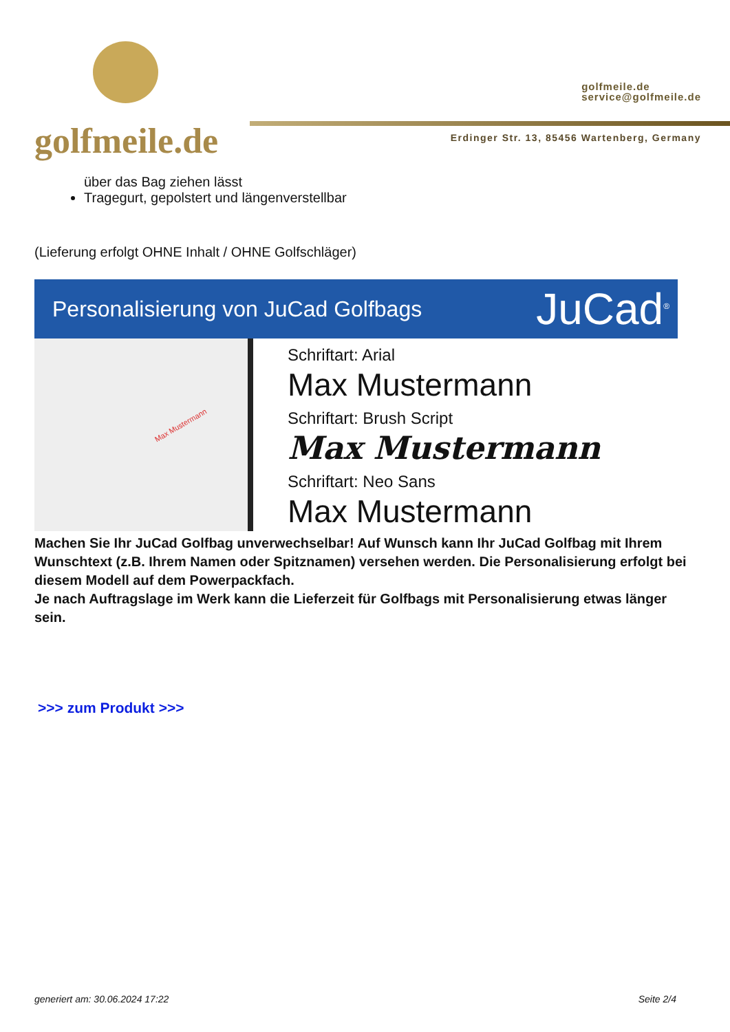golfmeile.de
golfmeile.de
service@golfmeile.de
Erdinger Str. 13, 85456 Wartenberg, Germany
über das Bag ziehen lässt
Tragegurt, gepolstert und längenverstellbar
(Lieferung erfolgt OHNE Inhalt / OHNE Golfschläger)
Personalisierung von JuCad Golfbags JuCad<sup>®</sup>
Max Mustermann
Schriftart: Arial
Max Mustermann
Schriftart: Brush Script
Max Mustermann
Schriftart: Neo Sans
Max Mustermann
Machen Sie Ihr JuCad Golfbag unverwechselbar! Auf Wunsch kann Ihr JuCad Golfbag mit Ihrem Wunschtext (z.B. Ihrem Namen oder Spitznamen) versehen werden. Die Personalisierung erfolgt bei diesem Modell auf dem Powerpackfach.
Je nach Auftragslage im Werk kann die Lieferzeit für Golfbags mit Personalisierung etwas länger sein.
>>> zum Produkt >>>
generiert am: 30.06.2024 17:22 Seite 2/4